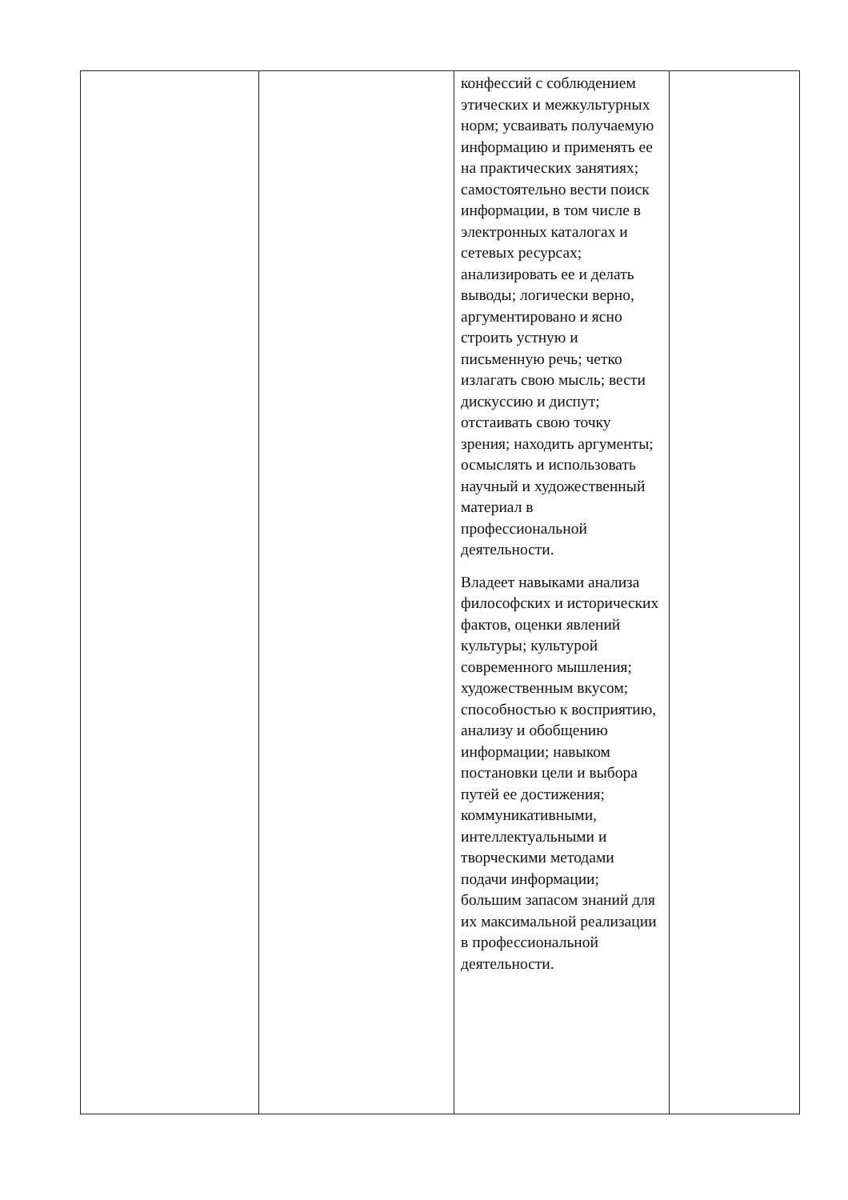| | | конфессий с соблюдением этических и межкультурных норм; усваивать получаемую информацию и применять ее на практических занятиях; самостоятельно вести поиск информации, в том числе в электронных каталогах и сетевых ресурсах; анализировать ее и делать выводы; логически верно, аргументировано и ясно строить устную и письменную речь; четко излагать свою мысль; вести дискуссию и диспут; отстаивать свою точку зрения; находить аргументы; осмыслять и использовать научный и художественный материал в профессиональной деятельности. Владеет навыками анализа философских и исторических фактов, оценки явлений культуры; культурой современного мышления; художественным вкусом; способностью к восприятию, анализу и обобщению информации; навыком постановки цели и выбора путей ее достижения; коммуникативными, интеллектуальными и творческими методами подачи информации; большим запасом знаний для их максимальной реализации в профессиональной деятельности. | |